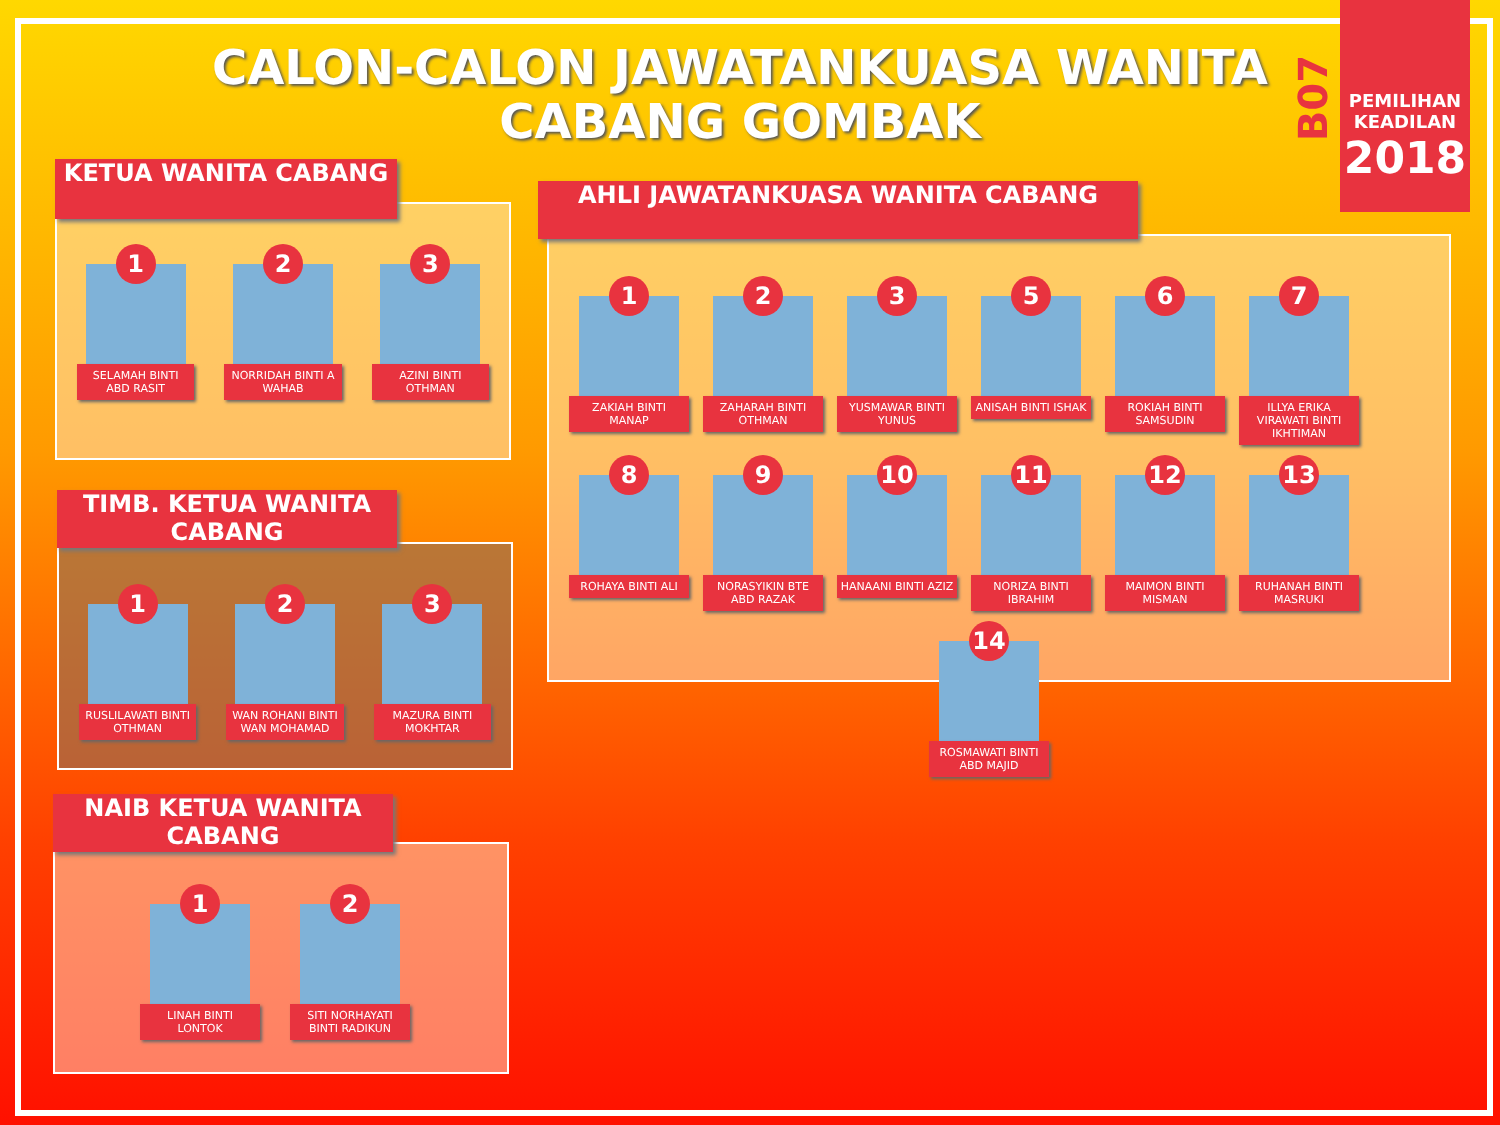CALON-CALON JAWATANKUASA WANITA CABANG GOMBAK
B07
PEMILIHAN
KEADILAN
2018
1
SELAMAH BINTI ABD RASIT
2
NORRIDAH BINTI A WAHAB
3
AZINI BINTI OTHMAN
KETUA WANITA CABANG
1
RUSLILAWATI BINTI OTHMAN
2
WAN ROHANI BINTI WAN MOHAMAD
3
MAZURA BINTI MOKHTAR
TIMB. KETUA WANITA CABANG
1
LINAH BINTI LONTOK
2
SITI NORHAYATI BINTI RADIKUN
NAIB KETUA WANITA CABANG
1
ZAKIAH BINTI MANAP
2
ZAHARAH BINTI OTHMAN
3
YUSMAWAR BINTI YUNUS
5
ANISAH BINTI ISHAK
6
ROKIAH BINTI SAMSUDIN
7
ILLYA ERIKA VIRAWATI BINTI IKHTIMAN
8
ROHAYA BINTI ALI
9
NORASYIKIN BTE ABD RAZAK
10
HANAANI BINTI AZIZ
11
NORIZA BINTI IBRAHIM
12
MAIMON BINTI MISMAN
13
RUHANAH BINTI MASRUKI
14
ROSMAWATI BINTI ABD MAJID
AHLI JAWATANKUASA WANITA CABANG